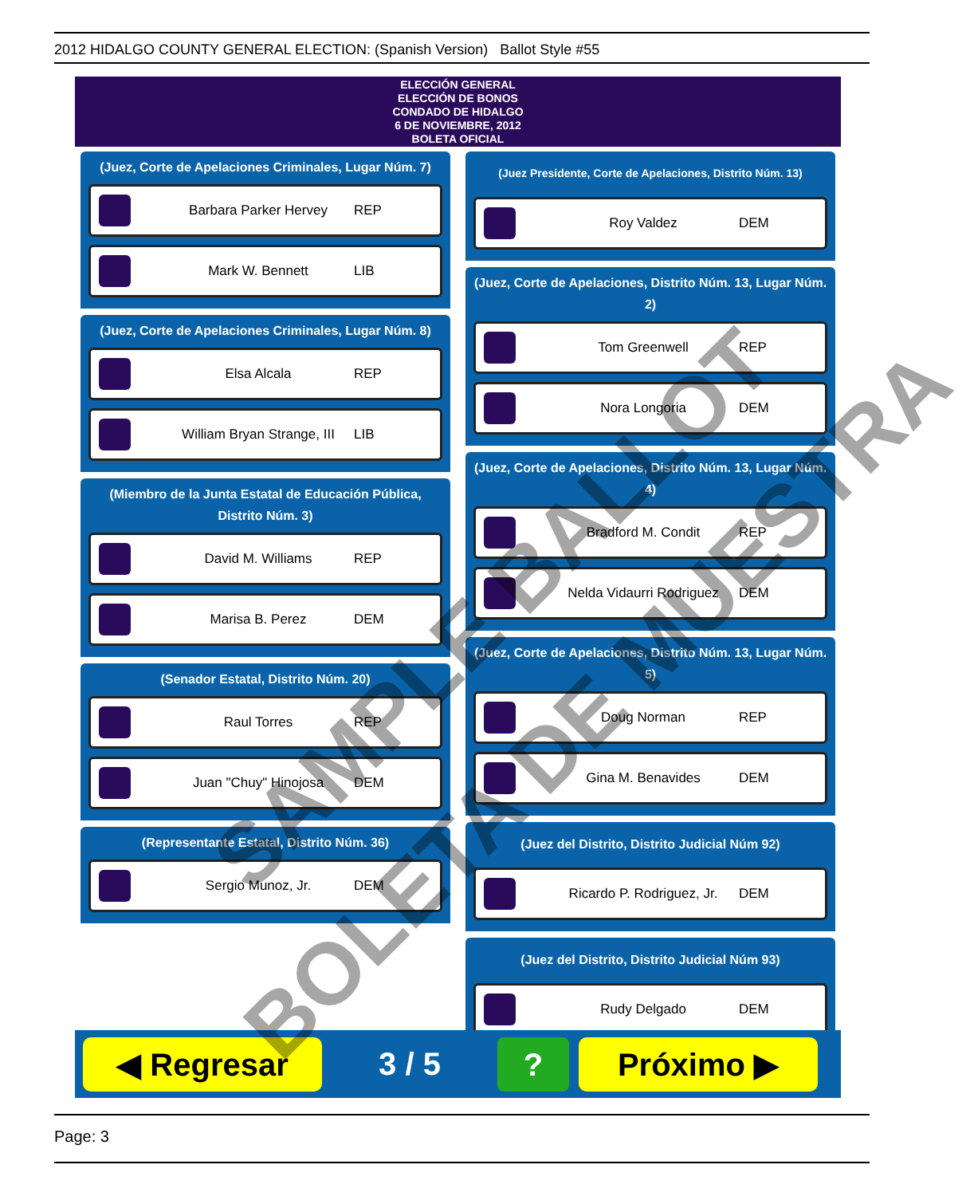2012 HIDALGO COUNTY GENERAL ELECTION: (Spanish Version) Ballot Style #55
ELECCIÓN GENERAL
ELECCIÓN DE BONOS
CONDADO DE HIDALGO
6 DE NOVIEMBRE, 2012
BOLETA OFICIAL
(Juez, Corte de Apelaciones Criminales, Lugar Núm. 7)
Barbara Parker Hervey REP
Mark W. Bennett LIB
(Juez, Corte de Apelaciones Criminales, Lugar Núm. 8)
Elsa Alcala REP
William Bryan Strange, III
LIB
(Miembro de la Junta Estatal de Educación Pública, Distrito Núm. 3)
David M. Williams REP
Marisa B. Perez DEM
(Senador Estatal, Distrito Núm. 20)
Raul Torres REP
Juan "Chuy" Hinojosa DEM
(Representante Estatal, Distrito Núm. 36)
Sergio Munoz, Jr. DEM
(Juez Presidente, Corte de Apelaciones, Distrito Núm. 13)
Roy Valdez DEM
(Juez, Corte de Apelaciones, Distrito Núm. 13, Lugar Núm. 2)
Tom Greenwell REP
Nora Longoria DEM
(Juez, Corte de Apelaciones, Distrito Núm. 13, Lugar Núm. 4)
Bradford M. Condit REP
Nelda Vidaurri Rodriguez
DEM
(Juez, Corte de Apelaciones, Distrito Núm. 13, Lugar Núm. 5)
Doug Norman REP
Gina M. Benavides DEM
(Juez del Distrito, Distrito Judicial Núm 92)
Ricardo P. Rodriguez, Jr.
DEM
(Juez del Distrito, Distrito Judicial Núm 93)
Rudy Delgado DEM
◀ Regresar
3 / 5
?
Próximo ▶
SAMPLE BALLOT
BOLETA DE MUESTRA
Page: 3